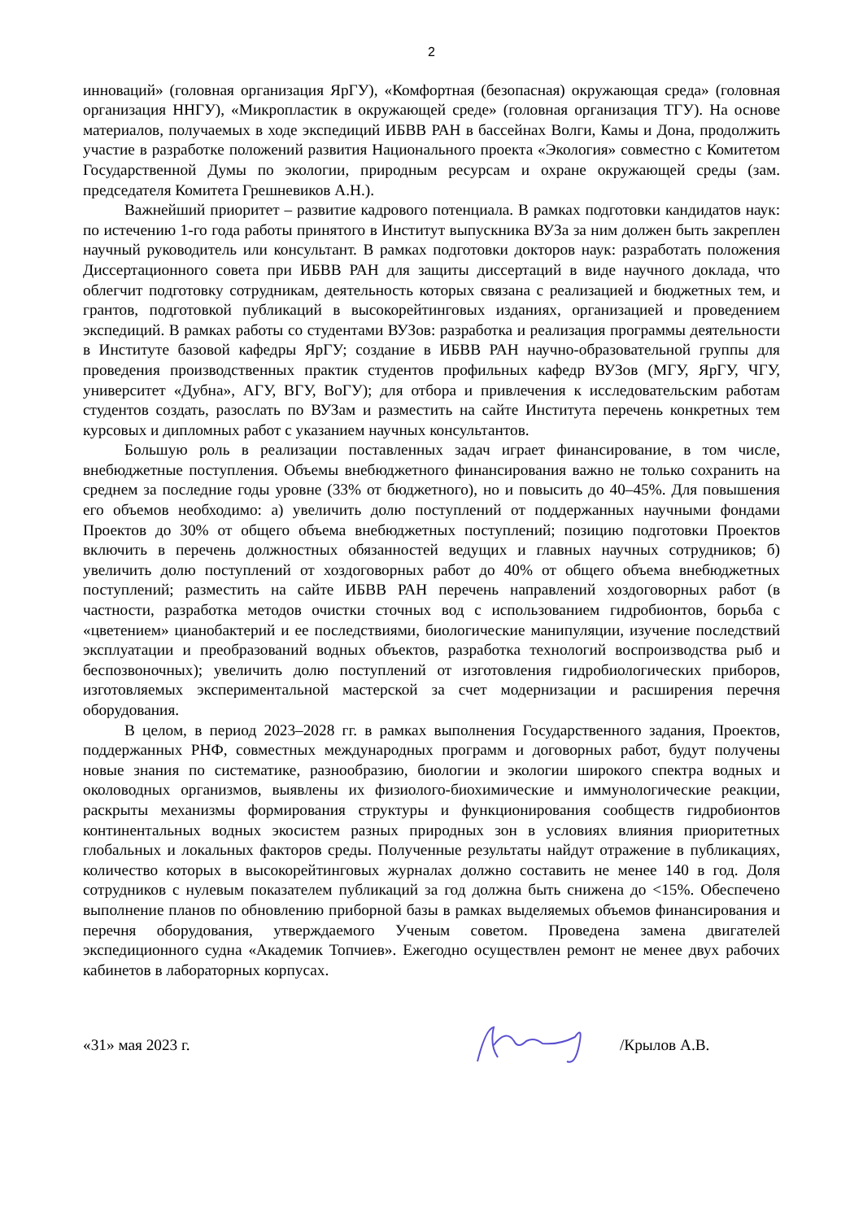2
инноваций» (головная организация ЯрГУ), «Комфортная (безопасная) окружающая среда» (головная организация ННГУ), «Микропластик в окружающей среде» (головная организация ТГУ). На основе материалов, получаемых в ходе экспедиций ИБВВ РАН в бассейнах Волги, Камы и Дона, продолжить участие в разработке положений развития Национального проекта «Экология» совместно с Комитетом Государственной Думы по экологии, природным ресурсам и охране окружающей среды (зам. председателя Комитета Грешневиков А.Н.).
Важнейший приоритет – развитие кадрового потенциала. В рамках подготовки кандидатов наук: по истечению 1-го года работы принятого в Институт выпускника ВУЗа за ним должен быть закреплен научный руководитель или консультант. В рамках подготовки докторов наук: разработать положения Диссертационного совета при ИБВВ РАН для защиты диссертаций в виде научного доклада, что облегчит подготовку сотрудникам, деятельность которых связана с реализацией и бюджетных тем, и грантов, подготовкой публикаций в высокорейтинговых изданиях, организацией и проведением экспедиций. В рамках работы со студентами ВУЗов: разработка и реализация программы деятельности в Институте базовой кафедры ЯрГУ; создание в ИБВВ РАН научно-образовательной группы для проведения производственных практик студентов профильных кафедр ВУЗов (МГУ, ЯрГУ, ЧГУ, университет «Дубна», АГУ, ВГУ, ВоГУ); для отбора и привлечения к исследовательским работам студентов создать, разослать по ВУЗам и разместить на сайте Института перечень конкретных тем курсовых и дипломных работ с указанием научных консультантов.
Большую роль в реализации поставленных задач играет финансирование, в том числе, внебюджетные поступления. Объемы внебюджетного финансирования важно не только сохранить на среднем за последние годы уровне (33% от бюджетного), но и повысить до 40–45%. Для повышения его объемов необходимо: а) увеличить долю поступлений от поддержанных научными фондами Проектов до 30% от общего объема внебюджетных поступлений; позицию подготовки Проектов включить в перечень должностных обязанностей ведущих и главных научных сотрудников; б) увеличить долю поступлений от хоздоговорных работ до 40% от общего объема внебюджетных поступлений; разместить на сайте ИБВВ РАН перечень направлений хоздоговорных работ (в частности, разработка методов очистки сточных вод с использованием гидробионтов, борьба с «цветением» цианобактерий и ее последствиями, биологические манипуляции, изучение последствий эксплуатации и преобразований водных объектов, разработка технологий воспроизводства рыб и беспозвоночных); увеличить долю поступлений от изготовления гидробиологических приборов, изготовляемых экспериментальной мастерской за счет модернизации и расширения перечня оборудования.
В целом, в период 2023–2028 гг. в рамках выполнения Государственного задания, Проектов, поддержанных РНФ, совместных международных программ и договорных работ, будут получены новые знания по систематике, разнообразию, биологии и экологии широкого спектра водных и околоводных организмов, выявлены их физиолого-биохимические и иммунологические реакции, раскрыты механизмы формирования структуры и функционирования сообществ гидробионтов континентальных водных экосистем разных природных зон в условиях влияния приоритетных глобальных и локальных факторов среды. Полученные результаты найдут отражение в публикациях, количество которых в высокорейтинговых журналах должно составить не менее 140 в год. Доля сотрудников с нулевым показателем публикаций за год должна быть снижена до <15%. Обеспечено выполнение планов по обновлению приборной базы в рамках выделяемых объемов финансирования и перечня оборудования, утверждаемого Ученым советом. Проведена замена двигателей экспедиционного судна «Академик Топчиев». Ежегодно осуществлен ремонт не менее двух рабочих кабинетов в лабораторных корпусах.
«31» мая 2023 г. /Крылов А.В.